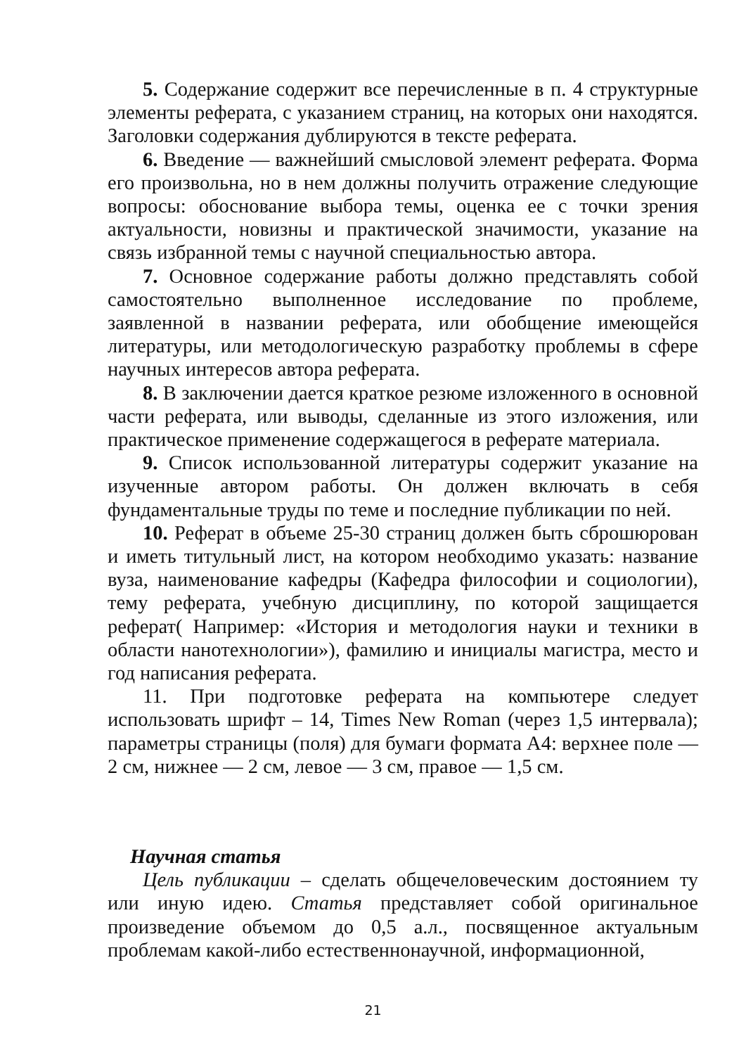5. Содержание содержит все перечисленные в п. 4 структурные элементы реферата, с указанием страниц, на которых они находятся. Заголовки содержания дублируются в тексте реферата.
6. Введение — важнейший смысловой элемент реферата. Форма его произвольна, но в нем должны получить отражение следующие вопросы: обоснование выбора темы, оценка ее с точки зрения актуальности, новизны и практической значимости, указание на связь избранной темы с научной специальностью автора.
7. Основное содержание работы должно представлять собой самостоятельно выполненное исследование по проблеме, заявленной в названии реферата, или обобщение имеющейся литературы, или методологическую разработку проблемы в сфере научных интересов автора реферата.
8. В заключении дается краткое резюме изложенного в основной части реферата, или выводы, сделанные из этого изложения, или практическое применение содержащегося в реферате материала.
9. Список использованной литературы содержит указание на изученные автором работы. Он должен включать в себя фундаментальные труды по теме и последние публикации по ней.
10. Реферат в объеме 25-30 страниц должен быть сброшюрован и иметь титульный лист, на котором необходимо указать: название вуза, наименование кафедры (Кафедра философии и социологии), тему реферата, учебную дисциплину, по которой защищается реферат( Например: «История и методология науки и техники в области нанотехнологии»), фамилию и инициалы магистра, место и год написания реферата.
11. При подготовке реферата на компьютере следует использовать шрифт – 14, Times New Roman (через 1,5 интервала); параметры страницы (поля) для бумаги формата А4: верхнее поле — 2 см, нижнее — 2 см, левое — 3 см, правое — 1,5 см.
Научная статья
Цель публикации – сделать общечеловеческим достоянием ту или иную идею. Статья представляет собой оригинальное произведение объемом до 0,5 а.л., посвященное актуальным проблемам какой-либо естественнонаучной, информационной,
21